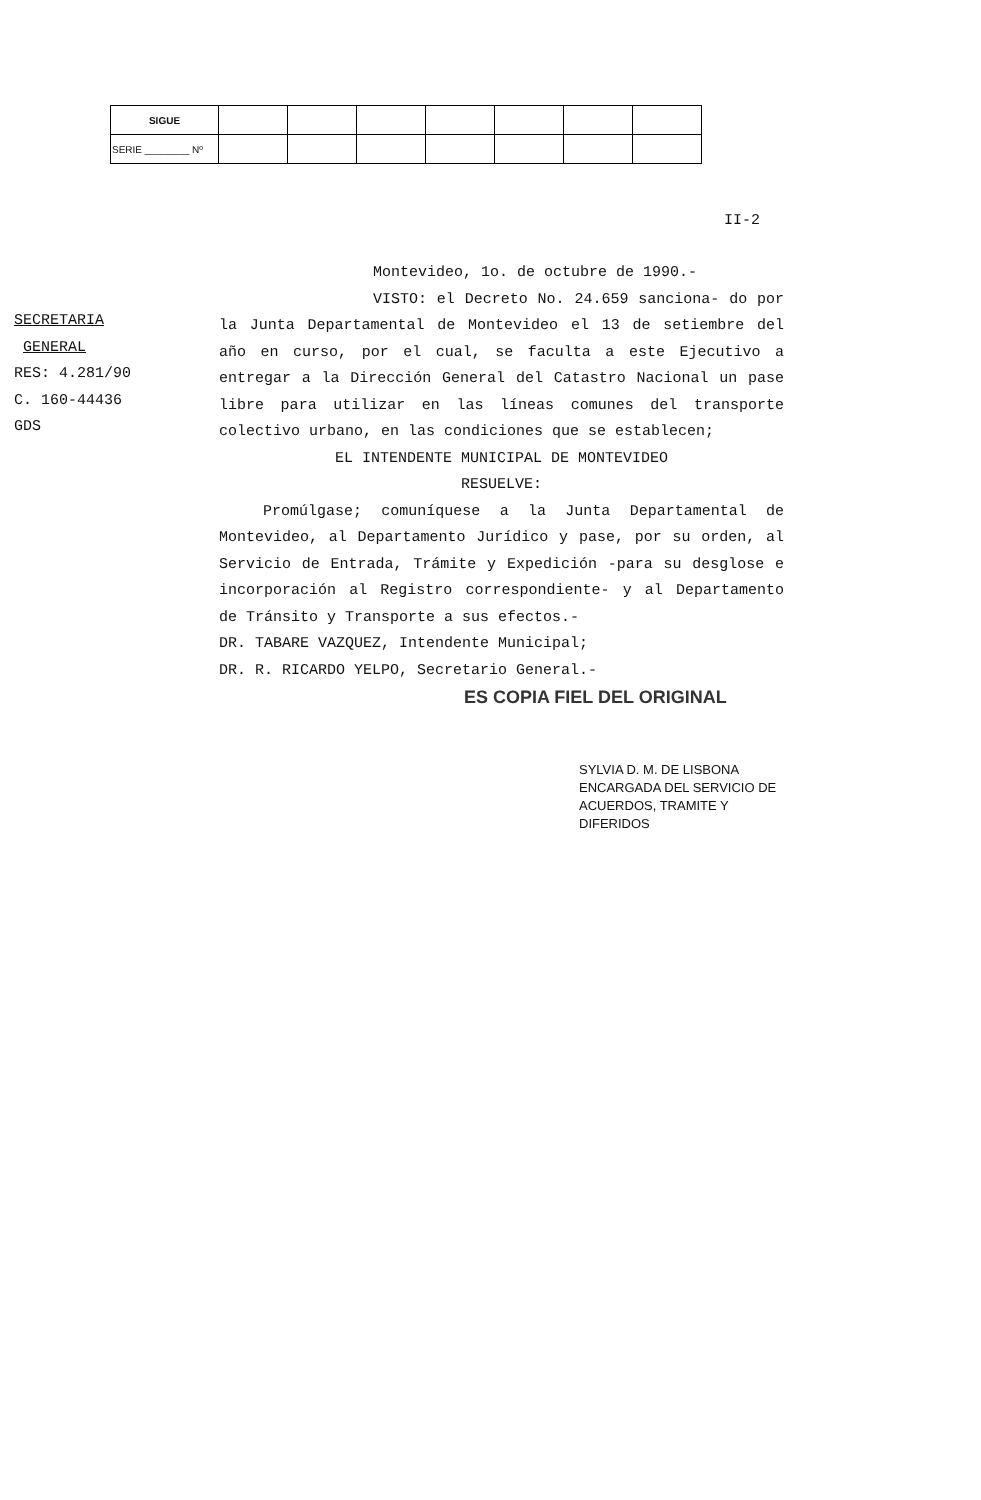| SIGUE | | | | | | | |
| SERIE ________ Nº | | | | | | | |
II-2
SECRETARIA
GENERAL
RES: 4.281/90
C. 160-44436
GDS
Montevideo, 1o. de octubre de 1990.-
VISTO: el Decreto No. 24.659 sanciona- do por la Junta Departamental de Montevideo el 13 de setiembre del año en curso, por el cual, se faculta a este Ejecutivo a entregar a la Dirección General del Catastro Nacional un pase libre para utilizar en las líneas comunes del transporte colectivo urbano, en las condiciones que se establecen;
EL INTENDENTE MUNICIPAL DE MONTEVIDEO
RESUELVE:
Promúlgase; comuníquese a la Junta Departamental de Montevideo, al Departamento Jurídico y pase, por su orden, al Servicio de Entrada, Trámite y Expedición -para su desglose e incorporación al Registro correspondiente- y al Departamento de Tránsito y Transporte a sus efectos.-
DR. TABARE VAZQUEZ, Intendente Municipal;
DR. R. RICARDO YELPO, Secretario General.-
ES COPIA FIEL DEL ORIGINAL
SYLVIA D. M. DE LISBONA
ENCARGADA DEL SERVICIO DE
ACUERDOS, TRAMITE Y DIFERIDOS